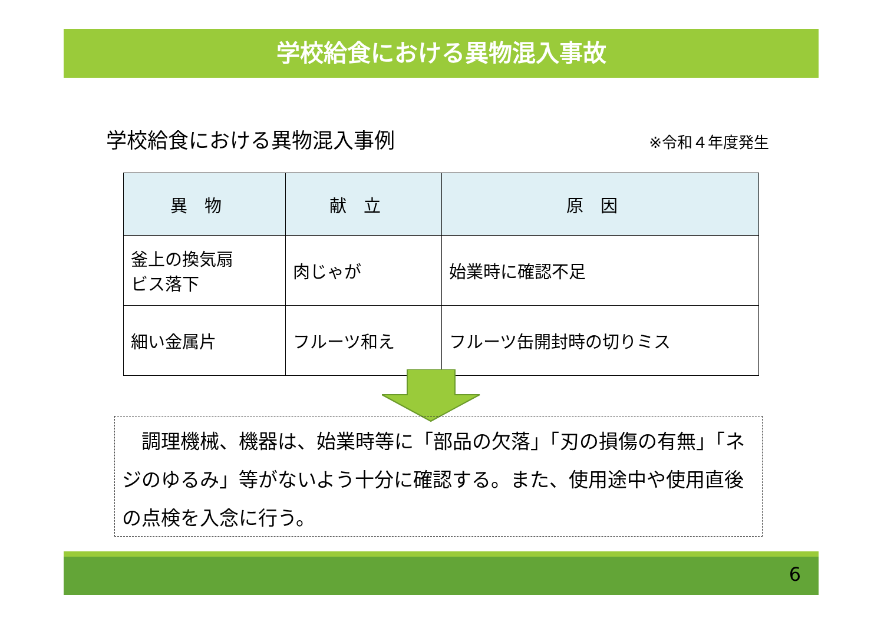学校給食における異物混入事故
学校給食における異物混入事例
※令和４年度発生
| 異物 | 献立 | 原因 |
| --- | --- | --- |
| 釜上の換気扇 ビス落下 | 肉じゃが | 始業時に確認不足 |
| 細い金属片 | フルーツ和え | フルーツ缶開封時の切りミス |
　調理機械、機器は、始業時等に「部品の欠落」「刃の損傷の有無」「ネジのゆるみ」等がないよう十分に確認する。また、使用途中や使用直後の点検を入念に行う。
6